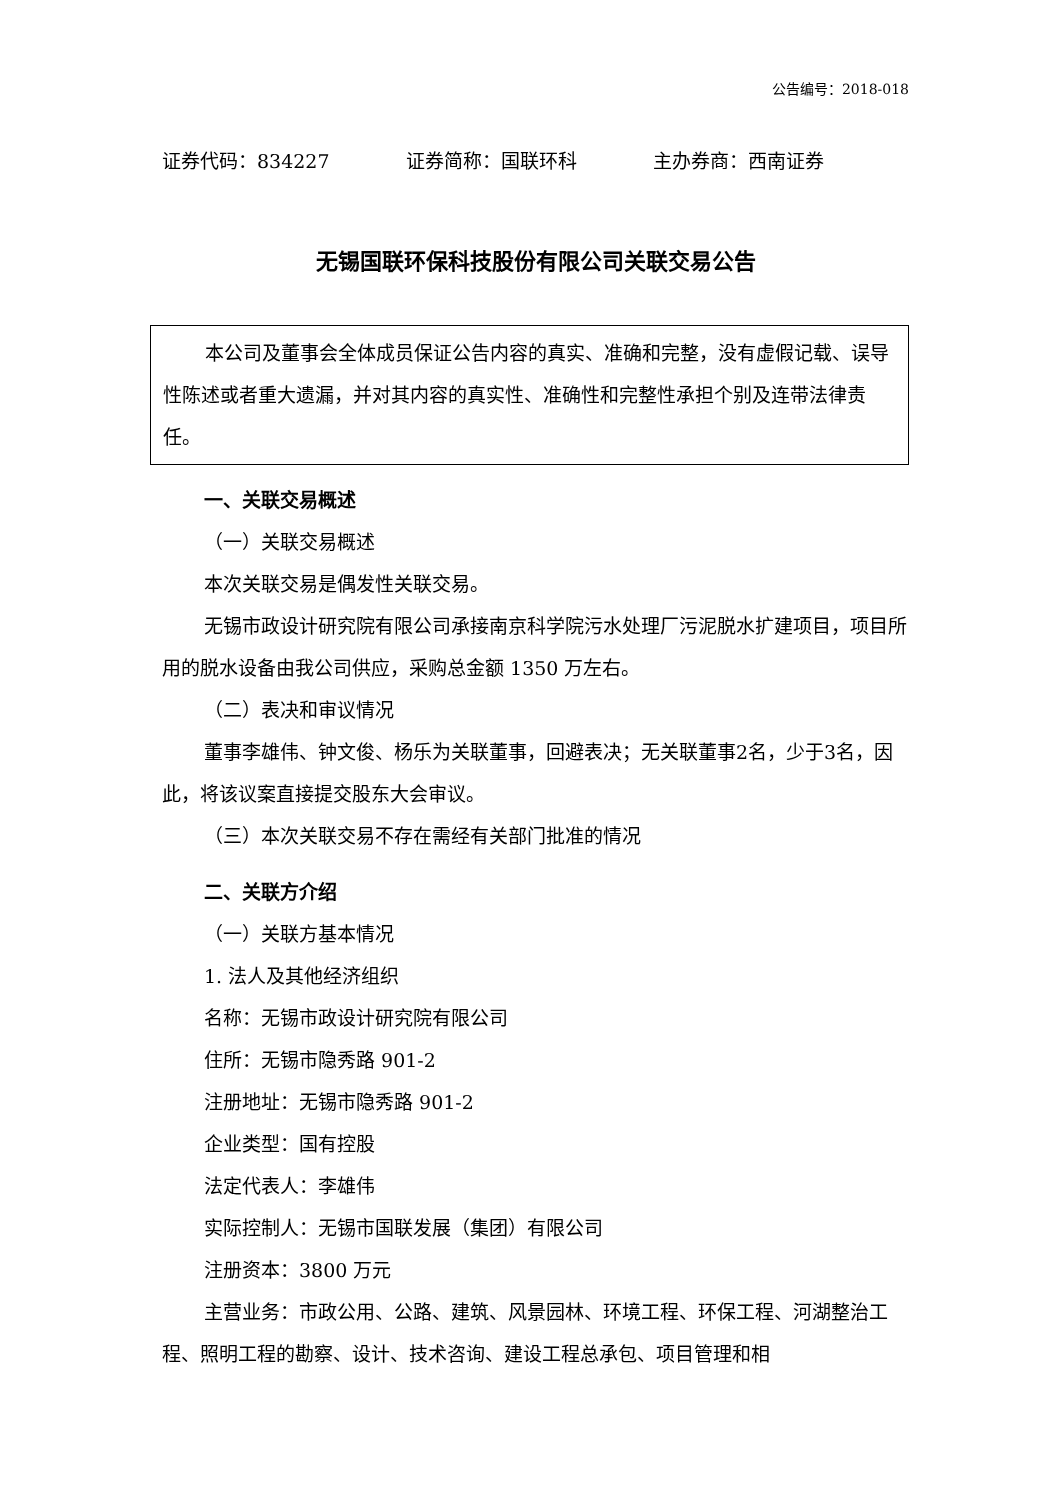公告编号：2018-018
证券代码：834227 证券简称：国联环科 主办券商：西南证券
无锡国联环保科技股份有限公司关联交易公告
本公司及董事会全体成员保证公告内容的真实、准确和完整，没有虚假记载、误导性陈述或者重大遗漏，并对其内容的真实性、准确性和完整性承担个别及连带法律责任。
一、关联交易概述
（一）关联交易概述
本次关联交易是偶发性关联交易。
无锡市政设计研究院有限公司承接南京科学院污水处理厂污泥脱水扩建项目，项目所用的脱水设备由我公司供应，采购总金额 1350 万左右。
（二）表决和审议情况
董事李雄伟、钟文俊、杨乐为关联董事，回避表决；无关联董事2名，少于3名，因此，将该议案直接提交股东大会审议。
（三）本次关联交易不存在需经有关部门批准的情况
二、关联方介绍
（一）关联方基本情况
1. 法人及其他经济组织
名称：无锡市政设计研究院有限公司
住所：无锡市隐秀路 901-2
注册地址：无锡市隐秀路 901-2
企业类型：国有控股
法定代表人：李雄伟
实际控制人：无锡市国联发展（集团）有限公司
注册资本：3800 万元
主营业务：市政公用、公路、建筑、风景园林、环境工程、环保工程、河湖整治工程、照明工程的勘察、设计、技术咨询、建设工程总承包、项目管理和相